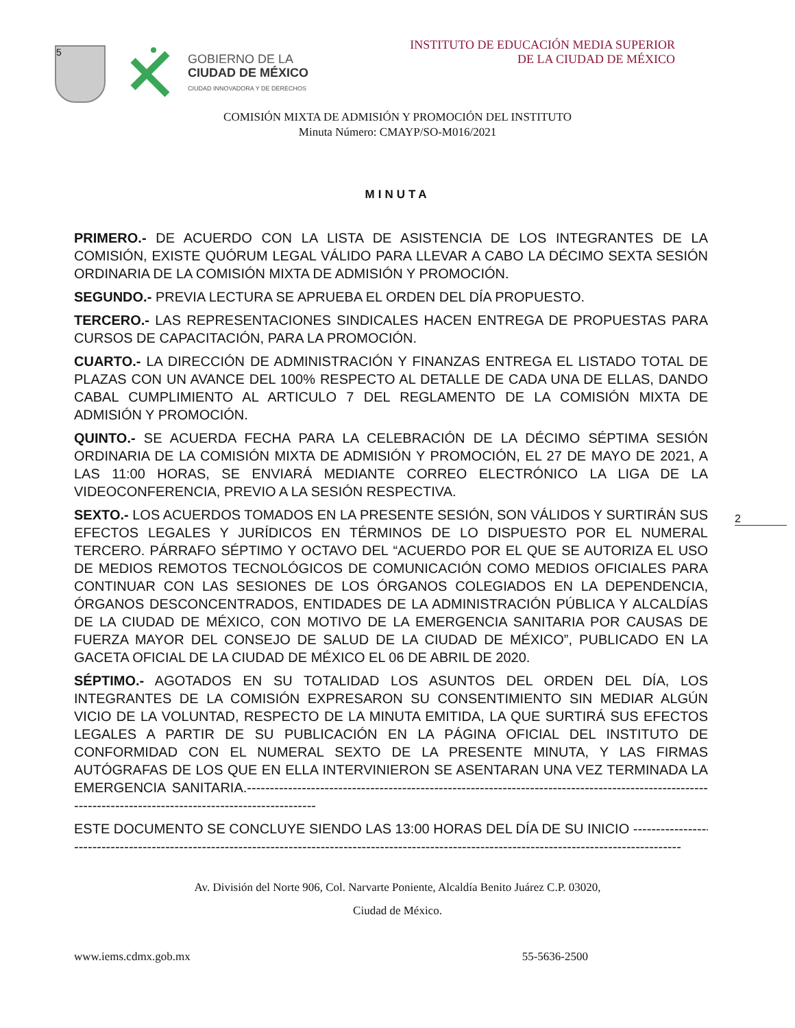5
GOBIERNO DE LA
CIUDAD DE MÉXICO
CIUDAD INNOVADORA Y DE DERECHOS
INSTITUTO DE EDUCACIÓN MEDIA SUPERIOR
DE LA CIUDAD DE MÉXICO
COMISIÓN MIXTA DE ADMISIÓN Y PROMOCIÓN DEL INSTITUTO
Minuta Número: CMAYP/SO-M016/2021
MINUTA
2
PRIMERO.- DE ACUERDO CON LA LISTA DE ASISTENCIA DE LOS INTEGRANTES DE LA COMISIÓN, EXISTE QUÓRUM LEGAL VÁLIDO PARA LLEVAR A CABO LA DÉCIMO SEXTA SESIÓN ORDINARIA DE LA COMISIÓN MIXTA DE ADMISIÓN Y PROMOCIÓN.
SEGUNDO.- PREVIA LECTURA SE APRUEBA EL ORDEN DEL DÍA PROPUESTO.
TERCERO.- LAS REPRESENTACIONES SINDICALES HACEN ENTREGA DE PROPUESTAS PARA CURSOS DE CAPACITACIÓN, PARA LA PROMOCIÓN.
CUARTO.- LA DIRECCIÓN DE ADMINISTRACIÓN Y FINANZAS ENTREGA EL LISTADO TOTAL DE PLAZAS CON UN AVANCE DEL 100% RESPECTO AL DETALLE DE CADA UNA DE ELLAS, DANDO CABAL CUMPLIMIENTO AL ARTICULO 7 DEL REGLAMENTO DE LA COMISIÓN MIXTA DE ADMISIÓN Y PROMOCIÓN.
QUINTO.- SE ACUERDA FECHA PARA LA CELEBRACIÓN DE LA DÉCIMO SÉPTIMA SESIÓN ORDINARIA DE LA COMISIÓN MIXTA DE ADMISIÓN Y PROMOCIÓN, EL 27 DE MAYO DE 2021, A LAS 11:00 HORAS, SE ENVIARÁ MEDIANTE CORREO ELECTRÓNICO LA LIGA DE LA VIDEOCONFERENCIA, PREVIO A LA SESIÓN RESPECTIVA.
SEXTO.- LOS ACUERDOS TOMADOS EN LA PRESENTE SESIÓN, SON VÁLIDOS Y SURTIRÁN SUS EFECTOS LEGALES Y JURÍDICOS EN TÉRMINOS DE LO DISPUESTO POR EL NUMERAL TERCERO. PÁRRAFO SÉPTIMO Y OCTAVO DEL “ACUERDO POR EL QUE SE AUTORIZA EL USO DE MEDIOS REMOTOS TECNOLÓGICOS DE COMUNICACIÓN COMO MEDIOS OFICIALES PARA CONTINUAR CON LAS SESIONES DE LOS ÓRGANOS COLEGIADOS EN LA DEPENDENCIA, ÓRGANOS DESCONCENTRADOS, ENTIDADES DE LA ADMINISTRACIÓN PÚBLICA Y ALCALDÍAS DE LA CIUDAD DE MÉXICO, CON MOTIVO DE LA EMERGENCIA SANITARIA POR CAUSAS DE FUERZA MAYOR DEL CONSEJO DE SALUD DE LA CIUDAD DE MÉXICO”, PUBLICADO EN LA GACETA OFICIAL DE LA CIUDAD DE MÉXICO EL 06 DE ABRIL DE 2020.
SÉPTIMO.- AGOTADOS EN SU TOTALIDAD LOS ASUNTOS DEL ORDEN DEL DÍA, LOS INTEGRANTES DE LA COMISIÓN EXPRESARON SU CONSENTIMIENTO SIN MEDIAR ALGÚN VICIO DE LA VOLUNTAD, RESPECTO DE LA MINUTA EMITIDA, LA QUE SURTIRÁ SUS EFECTOS LEGALES A PARTIR DE SU PUBLICACIÓN EN LA PÁGINA OFICIAL DEL INSTITUTO DE CONFORMIDAD CON EL NUMERAL SEXTO DE LA PRESENTE MINUTA, Y LAS FIRMAS AUTÓGRAFAS DE LOS QUE EN ELLA INTERVINIERON SE ASENTARAN UNA VEZ TERMINADA LA EMERGENCIA SANITARIA.----------------------------------------------------------------------------------------------------------------------------------------------------------
ESTE DOCUMENTO SE CONCLUYE SIENDO LAS 13:00 HORAS DEL DÍA DE SU INICIO ------------------------
-------------------------------------------------------------------------------------------------------------------------------------
Av. División del Norte 906, Col. Narvarte Poniente, Alcaldía Benito Juárez C.P. 03020,
Ciudad de México.
www.iems.cdmx.gob.mx 55-5636-2500